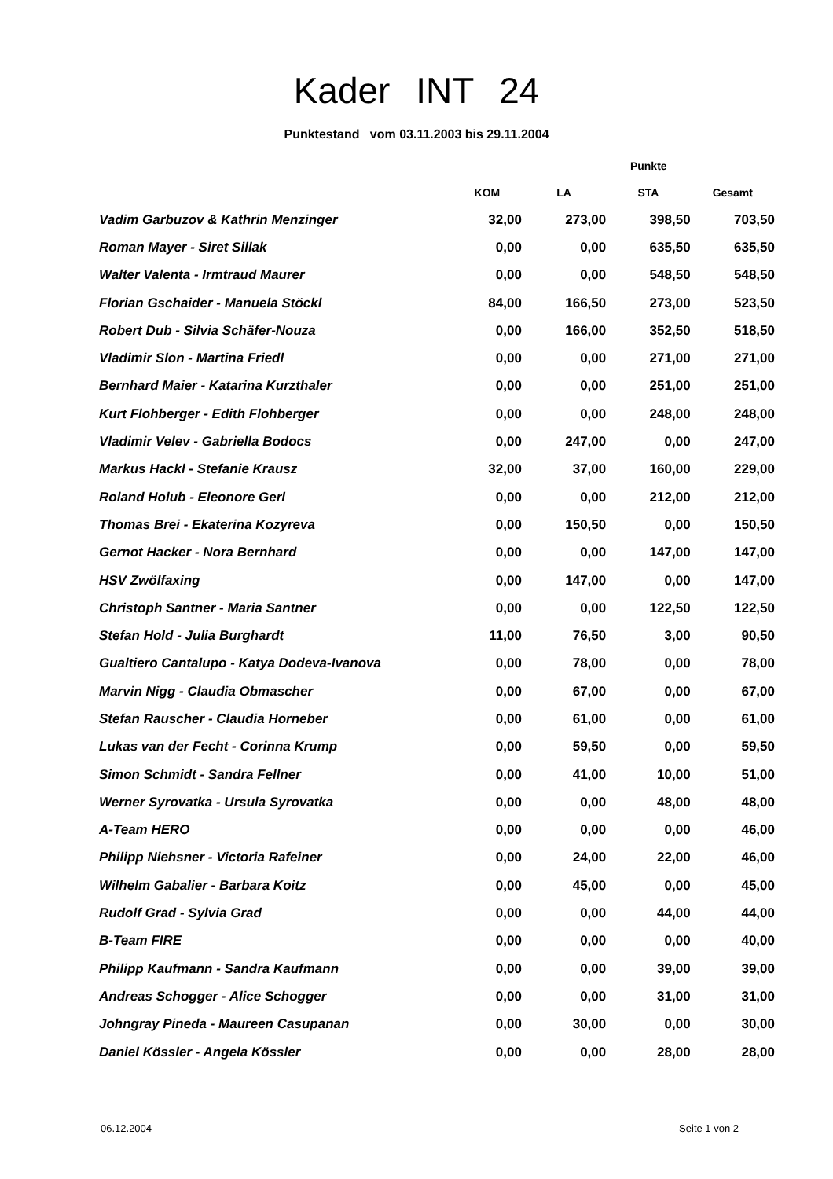Kader INT 24
Punktestand vom 03.11.2003 bis 29.11.2004
| | | Punkte | | |
| --- | --- | --- | --- | --- |
| | KOM | LA | STA | Gesamt |
| Vadim Garbuzov & Kathrin Menzinger | 32,00 | 273,00 | 398,50 | 703,50 |
| Roman Mayer - Siret Sillak | 0,00 | 0,00 | 635,50 | 635,50 |
| Walter Valenta - Irmtraud Maurer | 0,00 | 0,00 | 548,50 | 548,50 |
| Florian Gschaider - Manuela Stöckl | 84,00 | 166,50 | 273,00 | 523,50 |
| Robert Dub - Silvia Schäfer-Nouza | 0,00 | 166,00 | 352,50 | 518,50 |
| Vladimir Slon - Martina Friedl | 0,00 | 0,00 | 271,00 | 271,00 |
| Bernhard Maier - Katarina Kurzthaler | 0,00 | 0,00 | 251,00 | 251,00 |
| Kurt Flohberger - Edith Flohberger | 0,00 | 0,00 | 248,00 | 248,00 |
| Vladimir Velev - Gabriella Bodocs | 0,00 | 247,00 | 0,00 | 247,00 |
| Markus Hackl - Stefanie Krausz | 32,00 | 37,00 | 160,00 | 229,00 |
| Roland Holub - Eleonore Gerl | 0,00 | 0,00 | 212,00 | 212,00 |
| Thomas Brei - Ekaterina Kozyreva | 0,00 | 150,50 | 0,00 | 150,50 |
| Gernot Hacker - Nora Bernhard | 0,00 | 0,00 | 147,00 | 147,00 |
| HSV Zwölfaxing | 0,00 | 147,00 | 0,00 | 147,00 |
| Christoph Santner - Maria Santner | 0,00 | 0,00 | 122,50 | 122,50 |
| Stefan Hold - Julia Burghardt | 11,00 | 76,50 | 3,00 | 90,50 |
| Gualtiero Cantalupo - Katya Dodeva-Ivanova | 0,00 | 78,00 | 0,00 | 78,00 |
| Marvin Nigg - Claudia Obmascher | 0,00 | 67,00 | 0,00 | 67,00 |
| Stefan Rauscher - Claudia Horneber | 0,00 | 61,00 | 0,00 | 61,00 |
| Lukas van der Fecht - Corinna Krump | 0,00 | 59,50 | 0,00 | 59,50 |
| Simon Schmidt - Sandra Fellner | 0,00 | 41,00 | 10,00 | 51,00 |
| Werner Syrovatka - Ursula Syrovatka | 0,00 | 0,00 | 48,00 | 48,00 |
| A-Team HERO | 0,00 | 0,00 | 0,00 | 46,00 |
| Philipp Niehsner - Victoria Rafeiner | 0,00 | 24,00 | 22,00 | 46,00 |
| Wilhelm Gabalier - Barbara Koitz | 0,00 | 45,00 | 0,00 | 45,00 |
| Rudolf Grad - Sylvia Grad | 0,00 | 0,00 | 44,00 | 44,00 |
| B-Team FIRE | 0,00 | 0,00 | 0,00 | 40,00 |
| Philipp Kaufmann - Sandra Kaufmann | 0,00 | 0,00 | 39,00 | 39,00 |
| Andreas Schogger - Alice Schogger | 0,00 | 0,00 | 31,00 | 31,00 |
| Johngray Pineda - Maureen Casupanan | 0,00 | 30,00 | 0,00 | 30,00 |
| Daniel Kössler - Angela Kössler | 0,00 | 0,00 | 28,00 | 28,00 |
06.12.2004 Seite 1 von 2